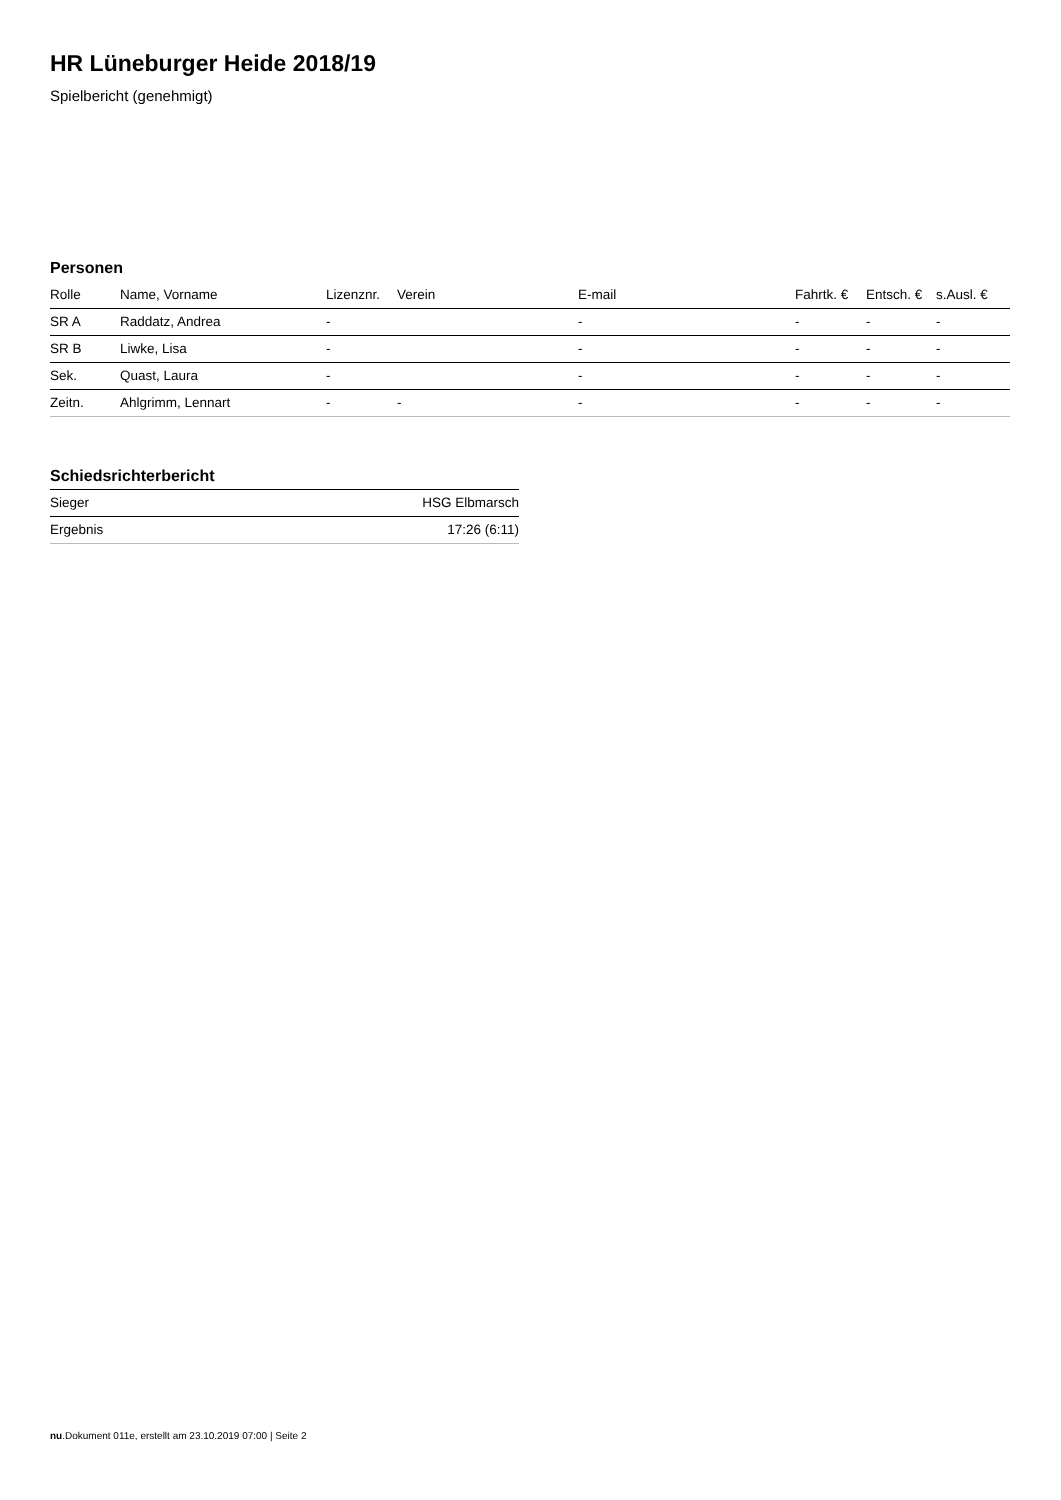HR Lüneburger Heide 2018/19
Spielbericht (genehmigt)
Personen
| Rolle | Name, Vorname | Lizenznr. | Verein | E-mail | Fahrtk. € | Entsch. € | s.Ausl. € |
| --- | --- | --- | --- | --- | --- | --- | --- |
| SR A | Raddatz, Andrea | - | | - | - | - | - |
| SR B | Liwke, Lisa | - | | - | - | - | - |
| Sek. | Quast, Laura | - | | - | - | - | - |
| Zeitn. | Ahlgrimm, Lennart | - | - | - | - | - | - |
Schiedsrichterbericht
| Sieger | HSG Elbmarsch |
| Ergebnis | 17:26 (6:11) |
nu.Dokument 011e, erstellt am 23.10.2019 07:00 | Seite 2